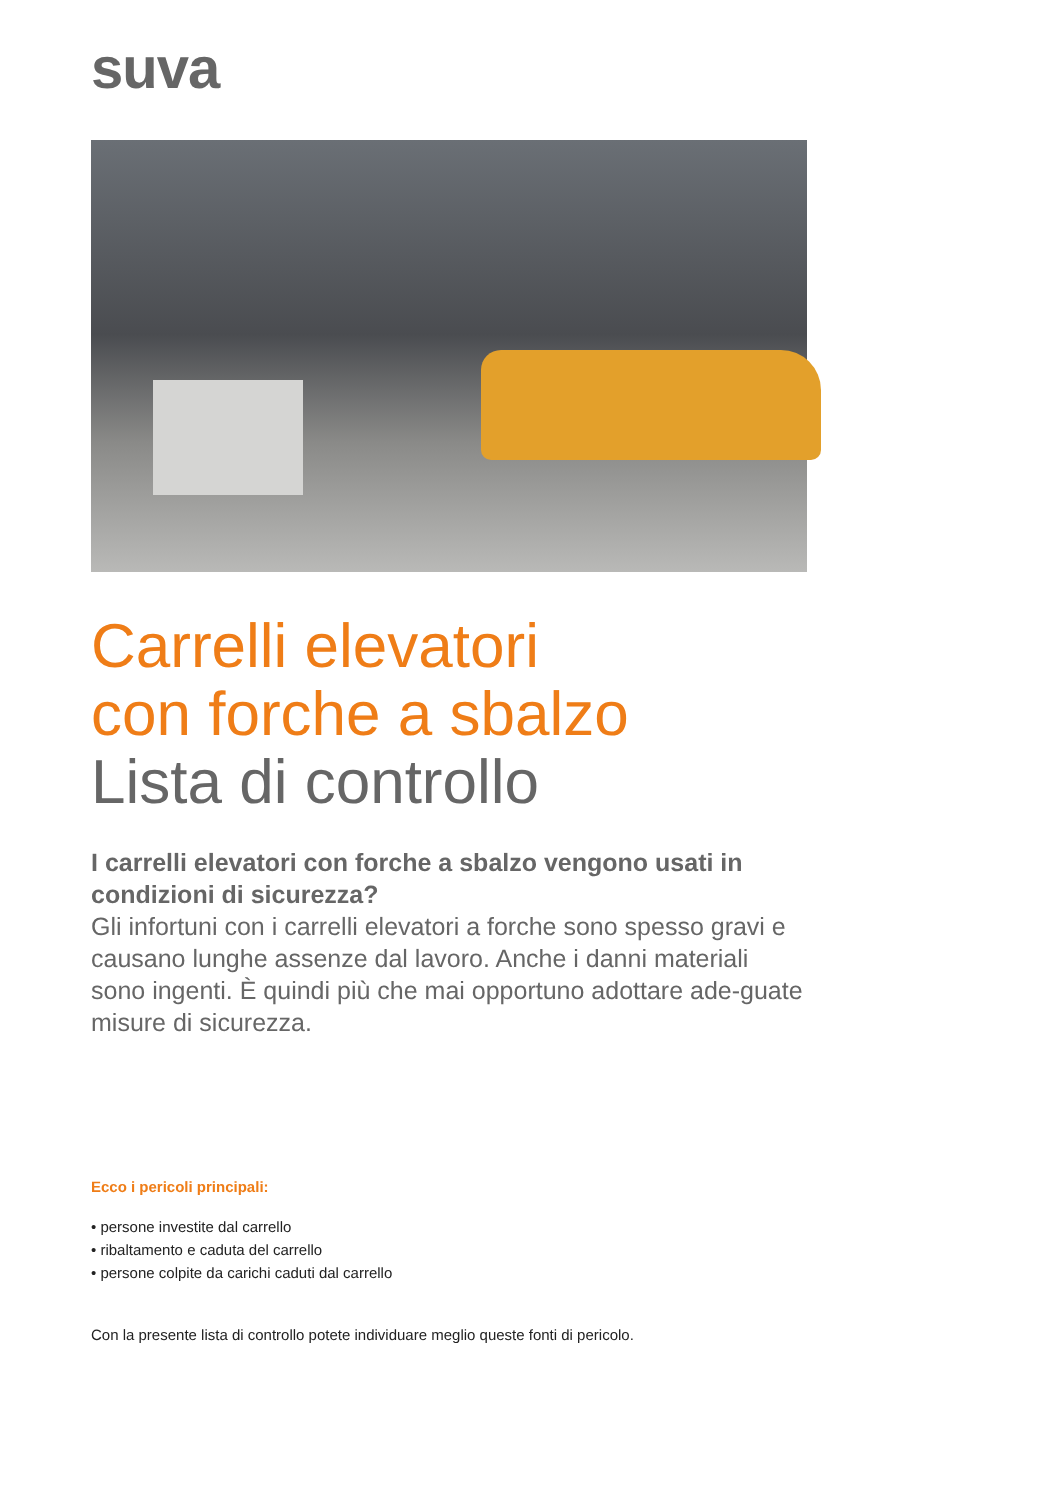suva
Carrelli elevatori
con forche a sbalzo
Lista di controllo
I carrelli elevatori con forche a sbalzo vengono usati in condizioni di sicurezza?
Gli infortuni con i carrelli elevatori a forche sono spesso gravi e causano lunghe assenze dal lavoro. Anche i danni materiali sono ingenti. È quindi più che mai opportuno adottare ade-guate misure di sicurezza.
Ecco i pericoli principali:
• persone investite dal carrello
• ribaltamento e caduta del carrello
• persone colpite da carichi caduti dal carrello
Con la presente lista di controllo potete individuare meglio queste fonti di pericolo.